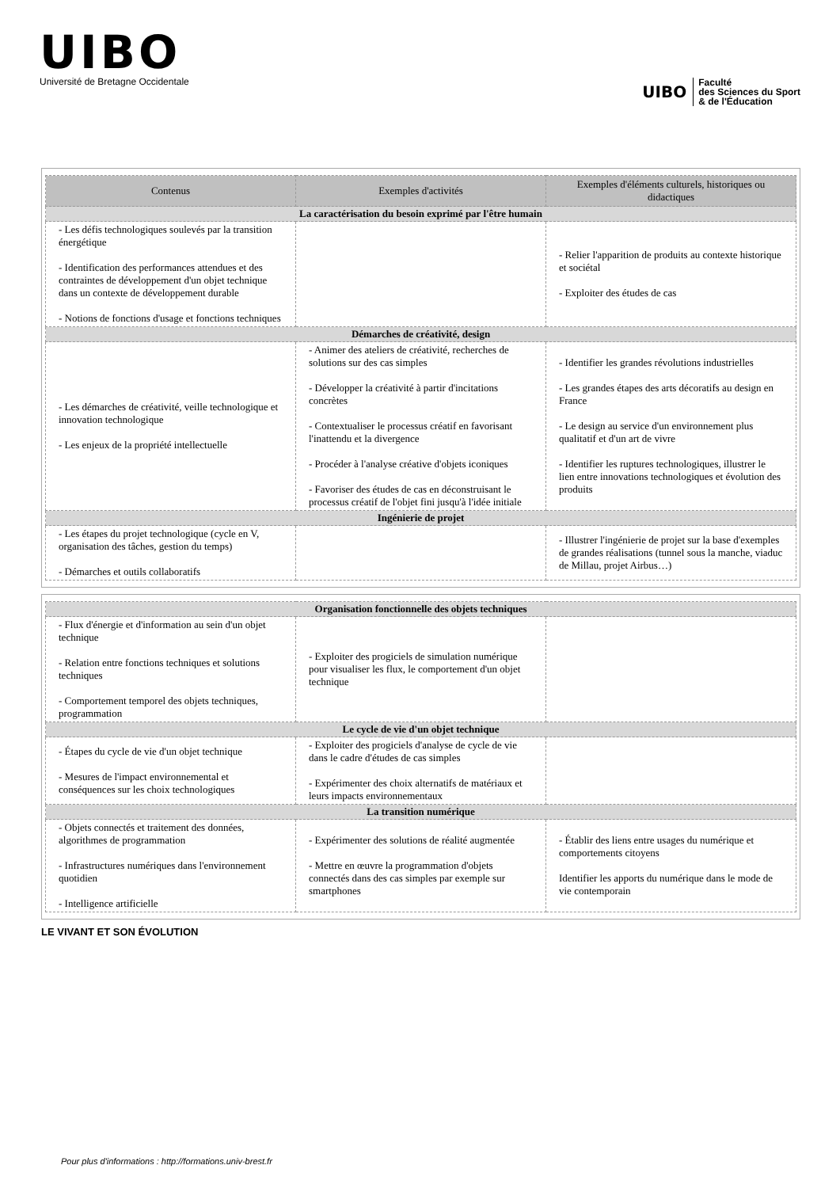UIBO
Université de Bretagne Occidentale
UIBO Faculté
des Sciences du Sport
& de l'Éducation
| Contenus | Exemples d'activités | Exemples d'éléments culturels, historiques ou didactiques |
| --- | --- | --- |
| La caractérisation du besoin exprimé par l'être humain | | |
| - Les défis technologiques soulevés par la transition énergétique - Identification des performances attendues et des contraintes de développement d'un objet technique dans un contexte de développement durable - Notions de fonctions d'usage et fonctions techniques | | - Relier l'apparition de produits au contexte historique et sociétal - Exploiter des études de cas |
| Démarches de créativité, design | | |
| - Les démarches de créativité, veille technologique et innovation technologique - Les enjeux de la propriété intellectuelle | - Animer des ateliers de créativité, recherches de solutions sur des cas simples - Développer la créativité à partir d'incitations concrètes - Contextualiser le processus créatif en favorisant l'inattendu et la divergence - Procéder à l'analyse créative d'objets iconiques - Favoriser des études de cas en déconstruisant le processus créatif de l'objet fini jusqu'à l'idée initiale | - Identifier les grandes révolutions industrielles - Les grandes étapes des arts décoratifs au design en France - Le design au service d'un environnement plus qualitatif et d'un art de vivre - Identifier les ruptures technologiques, illustrer le lien entre innovations technologiques et évolution des produits |
| Ingénierie de projet | | |
| - Les étapes du projet technologique (cycle en V, organisation des tâches, gestion du temps) - Démarches et outils collaboratifs | | - Illustrer l'ingénierie de projet sur la base d'exemples de grandes réalisations (tunnel sous la manche, viaduc de Millau, projet Airbus…) |
| Organisation fonctionnelle des objets techniques | | |
| - Flux d'énergie et d'information au sein d'un objet technique - Relation entre fonctions techniques et solutions techniques - Comportement temporel des objets techniques, programmation | - Exploiter des progiciels de simulation numérique pour visualiser les flux, le comportement d'un objet technique | |
| Le cycle de vie d'un objet technique | | |
| - Étapes du cycle de vie d'un objet technique - Mesures de l'impact environnemental et conséquences sur les choix technologiques | - Exploiter des progiciels d'analyse de cycle de vie dans le cadre d'études de cas simples - Expérimenter des choix alternatifs de matériaux et leurs impacts environnementaux | |
| La transition numérique | | |
| - Objets connectés et traitement des données, algorithmes de programmation - Infrastructures numériques dans l'environnement quotidien - Intelligence artificielle | - Expérimenter des solutions de réalité augmentée - Mettre en œuvre la programmation d'objets connectés dans des cas simples par exemple sur smartphones | - Établir des liens entre usages du numérique et comportements citoyens Identifier les apports du numérique dans le mode de vie contemporain |
LE VIVANT ET SON ÉVOLUTION
Pour plus d'informations : http://formations.univ-brest.fr